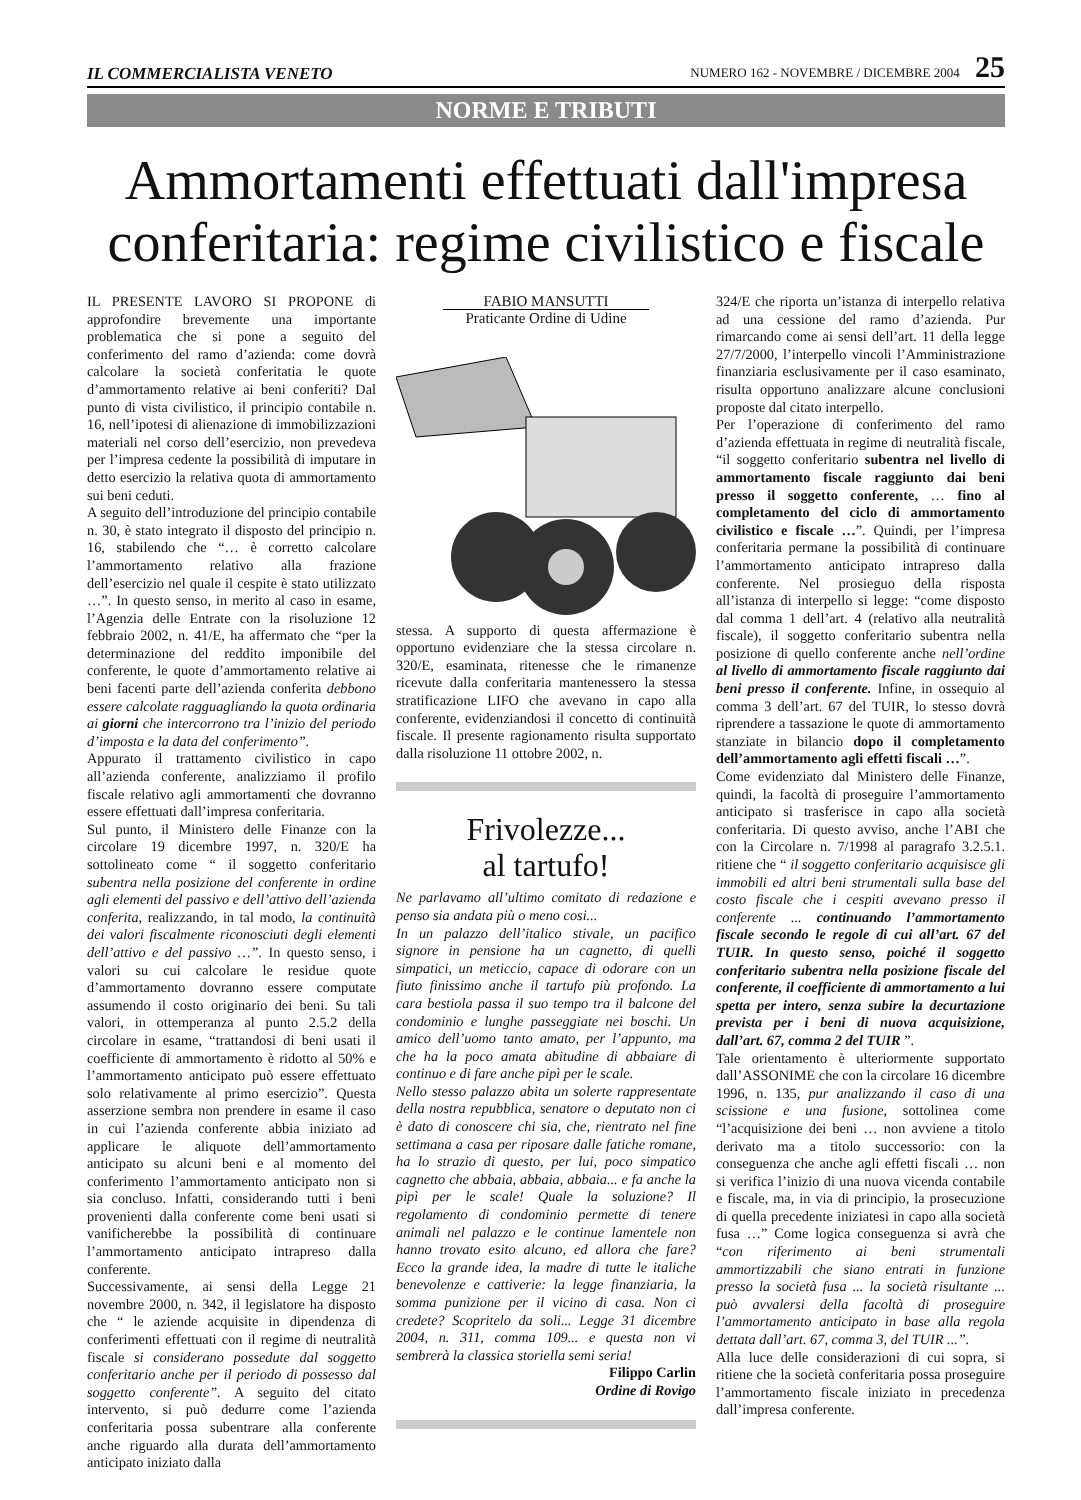IL COMMERCIALISTA VENETO NUMERO 162 - NOVEMBRE / DICEMBRE 2004 25
NORME E TRIBUTI
Ammortamenti effettuati dall'impresa conferitaria: regime civilistico e fiscale
IL PRESENTE LAVORO SI PROPONE di approfondire brevemente una importante problematica che si pone a seguito del conferimento del ramo d’azienda: come dovrà calcolare la società conferitatia le quote d’ammortamento relative ai beni conferiti? Dal punto di vista civilistico, il principio contabile n. 16, nell’ipotesi di alienazione di immobilizzazioni materiali nel corso dell’esercizio, non prevedeva per l’impresa cedente la possibilità di imputare in detto esercizio la relativa quota di ammortamento sui beni ceduti.
A seguito dell’introduzione del principio contabile n. 30, è stato integrato il disposto del principio n. 16, stabilendo che “… è corretto calcolare l’ammortamento relativo alla frazione dell’esercizio nel quale il cespite è stato utilizzato …”. In questo senso, in merito al caso in esame, l’Agenzia delle Entrate con la risoluzione 12 febbraio 2002, n. 41/E, ha affermato che “per la determinazione del reddito imponibile del conferente, le quote d’ammortamento relative ai beni facenti parte dell’azienda conferita debbono essere calcolate ragguagliando la quota ordinaria ai giorni che intercorrono tra l’inizio del periodo d’imposta e la data del conferimento”.
Appurato il trattamento civilistico in capo all’azienda conferente, analizziamo il profilo fiscale relativo agli ammortamenti che dovranno essere effettuati dall’impresa conferitaria.
Sul punto, il Ministero delle Finanze con la circolare 19 dicembre 1997, n. 320/E ha sottolineato come “ il soggetto conferitario subentra nella posizione del conferente in ordine agli elementi del passivo e dell’attivo dell’azienda conferita, realizzando, in tal modo, la continuità dei valori fiscalmente riconosciuti degli elementi dell’attivo e del passivo …”. In questo senso, i valori su cui calcolare le residue quote d’ammortamento dovranno essere computate assumendo il costo originario dei beni. Su tali valori, in ottemperanza al punto 2.5.2 della circolare in esame, “trattandosi di beni usati il coefficiente di ammortamento è ridotto al 50% e l’ammortamento anticipato può essere effettuato solo relativamente al primo esercizio”. Questa asserzione sembra non prendere in esame il caso in cui l’azienda conferente abbia iniziato ad applicare le aliquote dell’ammortamento anticipato su alcuni beni e al momento del conferimento l’ammortamento anticipato non si sia concluso. Infatti, considerando tutti i beni provenienti dalla conferente come beni usati si vanificherebbe la possibilità di continuare l’ammortamento anticipato intrapreso dalla conferente.
Successivamente, ai sensi della Legge 21 novembre 2000, n. 342, il legislatore ha disposto che “ le aziende acquisite in dipendenza di conferimenti effettuati con il regime di neutralità fiscale si considerano possedute dal soggetto conferitario anche per il periodo di possesso dal soggetto conferente”. A seguito del citato intervento, si può dedurre come l’azienda conferitaria possa subentrare alla conferente anche riguardo alla durata dell’ammortamento anticipato iniziato dalla
FABIO MANSUTTI
Praticante Ordine di Udine
stessa. A supporto di questa affermazione è opportuno evidenziare che la stessa circolare n. 320/E, esaminata, ritenesse che le rimanenze ricevute dalla conferitaria mantenessero la stessa stratificazione LIFO che avevano in capo alla conferente, evidenziandosi il concetto di continuità fiscale. Il presente ragionamento risulta supportato dalla risoluzione 11 ottobre 2002, n.
Frivolezze...
al tartufo!
Ne parlavamo all’ultimo comitato di redazione e penso sia andata più o meno cosi...
In un palazzo dell’italico stivale, un pacifico signore in pensione ha un cagnetto, di quelli simpatici, un meticcio, capace di odorare con un fiuto finissimo anche il tartufo più profondo. La cara bestiola passa il suo tempo tra il balcone del condominio e lunghe passeggiate nei boschi. Un amico dell’uomo tanto amato, per l’appunto, ma che ha la poco amata abitudine di abbaiare di continuo e di fare anche pipì per le scale.
Nello stesso palazzo abita un solerte rappresentate della nostra repubblica, senatore o deputato non ci è dato di conoscere chi sia, che, rientrato nel fine settimana a casa per riposare dalle fatiche romane, ha lo strazio di questo, per lui, poco simpatico cagnetto che abbaia, abbaia, abbaia... e fa anche la pipì per le scale! Quale la soluzione? Il regolamento di condominio permette di tenere animali nel palazzo e le continue lamentele non hanno trovato esito alcuno, ed allora che fare? Ecco la grande idea, la madre di tutte le italiche benevolenze e cattiverie: la legge finanziaria, la somma punizione per il vicino di casa. Non ci credete? Scopritelo da soli... Legge 31 dicembre 2004, n. 311, comma 109... e questa non vi sembrerà la classica storiella semi seria!
Filippo Carlin
Ordine di Rovigo
324/E che riporta un’istanza di interpello relativa ad una cessione del ramo d’azienda. Pur rimarcando come ai sensi dell’art. 11 della legge 27/7/2000, l’interpello vincoli l’Amministrazione finanziaria esclusivamente per il caso esaminato, risulta opportuno analizzare alcune conclusioni proposte dal citato interpello.
Per l’operazione di conferimento del ramo d’azienda effettuata in regime di neutralità fiscale, “il soggetto conferitario subentra nel livello di ammortamento fiscale raggiunto dai beni presso il soggetto conferente, … fino al completamento del ciclo di ammortamento civilistico e fiscale …”. Quindi, per l’impresa conferitaria permane la possibilità di continuare l’ammortamento anticipato intrapreso dalla conferente. Nel prosieguo della risposta all’istanza di interpello si legge: “come disposto dal comma 1 dell’art. 4 (relativo alla neutralità fiscale), il soggetto conferitario subentra nella posizione di quello conferente anche nell’ordine al livello di ammortamento fiscale raggiunto dai beni presso il conferente. Infine, in ossequio al comma 3 dell’art. 67 del TUIR, lo stesso dovrà riprendere a tassazione le quote di ammortamento stanziate in bilancio dopo il completamento dell’ammortamento agli effetti fiscali …”.
Come evidenziato dal Ministero delle Finanze, quindi, la facoltà di proseguire l’ammortamento anticipato si trasferisce in capo alla società conferitaria. Di questo avviso, anche l’ABI che con la Circolare n. 7/1998 al paragrafo 3.2.5.1. ritiene che “ il soggetto conferitario acquisisce gli immobili ed altri beni strumentali sulla base del costo fiscale che i cespiti avevano presso il conferente ... continuando l’ammortamento fiscale secondo le regole di cui all’art. 67 del TUIR. In questo senso, poiché il soggetto conferitario subentra nella posizione fiscale del conferente, il coefficiente di ammortamento a lui spetta per intero, senza subire la decurtazione prevista per i beni di nuova acquisizione, dall’art. 67, comma 2 del TUIR ”.
Tale orientamento è ulteriormente supportato dall’ASSONIME che con la circolare 16 dicembre 1996, n. 135, pur analizzando il caso di una scissione e una fusione, sottolinea come “l’acquisizione dei beni … non avviene a titolo derivato ma a titolo successorio: con la conseguenza che anche agli effetti fiscali … non si verifica l’inizio di una nuova vicenda contabile e fiscale, ma, in via di principio, la prosecuzione di quella precedente iniziatesi in capo alla società fusa …” Come logica conseguenza si avrà che “con riferimento ai beni strumentali ammortizzabili che siano entrati in funzione presso la società fusa ... la società risultante ... può avvalersi della facoltà di proseguire l’ammortamento anticipato in base alla regola dettata dall’art. 67, comma 3, del TUIR ...”.
Alla luce delle considerazioni di cui sopra, si ritiene che la società conferitaria possa proseguire l’ammortamento fiscale iniziato in precedenza dall’impresa conferente.